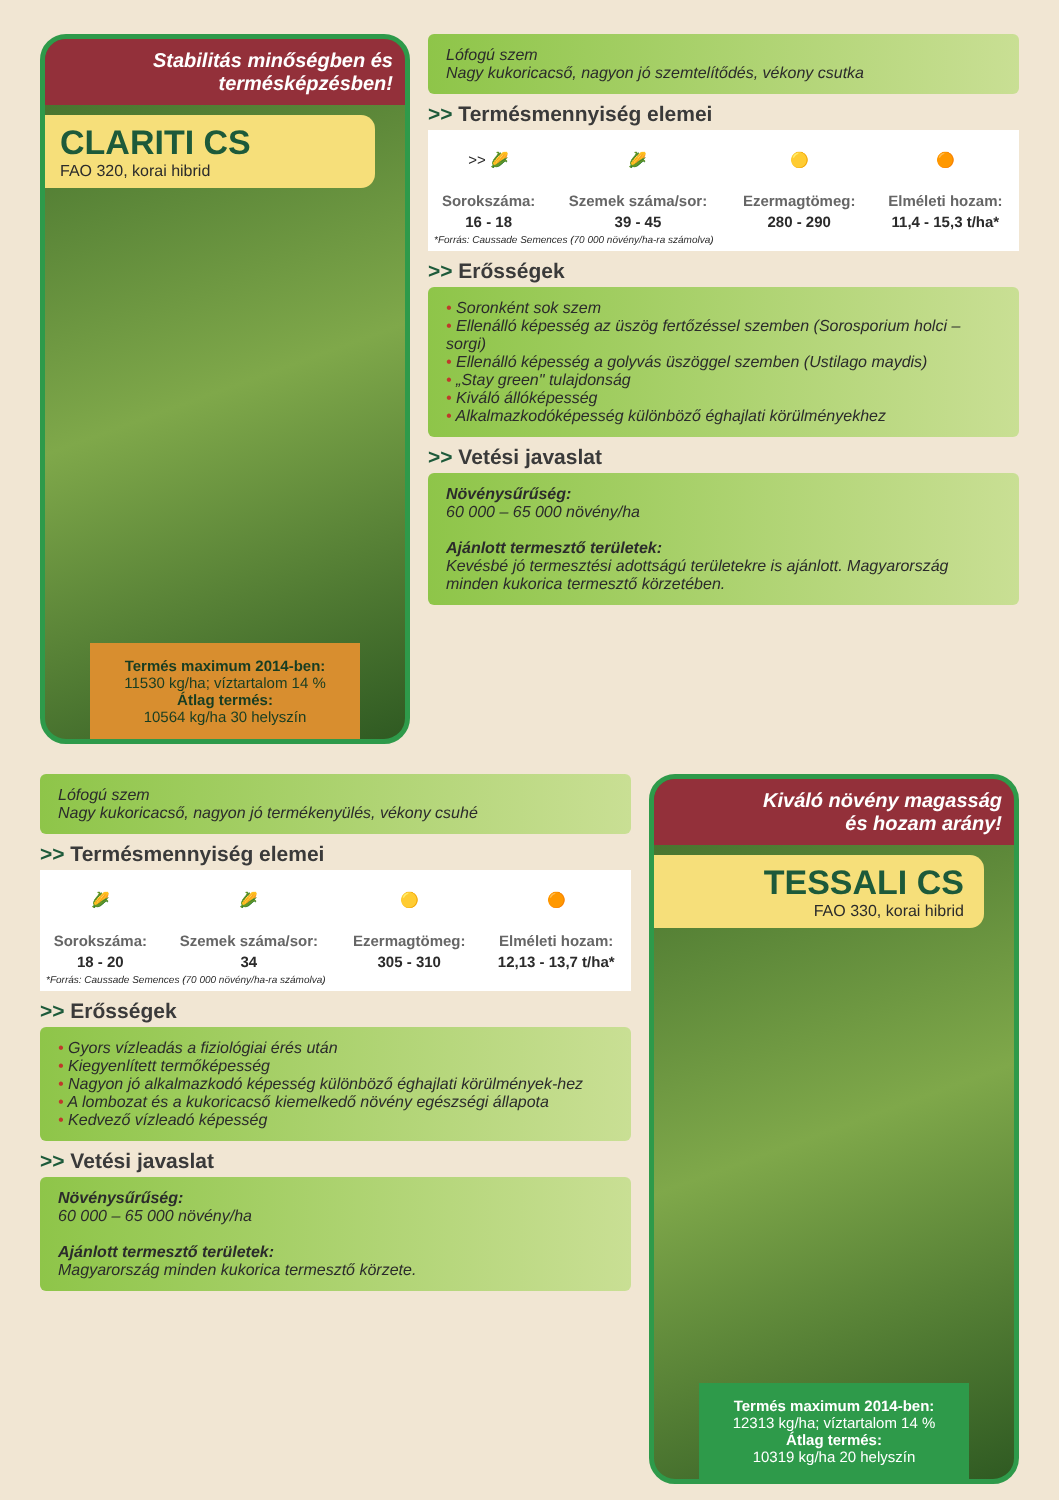Stabilitás minőségben és
termésképzésben!
CLARITI CS
FAO 320, korai hibrid
Termés maximum 2014-ben:
11530 kg/ha; víztartalom 14 %
Átlag termés:
10564 kg/ha 30 helyszín
Lófogú szem
Nagy kukoricacső, nagyon jó szemtelítődés, vékony csutka
>> Termésmennyiség elemei
| >> 🌽 | 🌽 | 🟡 | 🟠 |
| Sorokszáma: | Szemek száma/sor: | Ezermagtömeg: | Elméleti hozam: |
| 16 - 18 | 39 - 45 | 280 - 290 | 11,4 - 15,3 t/ha* |
*Forrás: Caussade Semences (70 000 növény/ha-ra számolva)
>> Erősségek
• Soronként sok szem
• Ellenálló képesség az üszög fertőzéssel szemben (Sorosporium holci – sorgi)
• Ellenálló képesség a golyvás üszöggel szemben (Ustilago maydis)
• „Stay green" tulajdonság
• Kiváló állóképesség
• Alkalmazkodóképesség különböző éghajlati körülményekhez
>> Vetési javaslat
Növénysűrűség:
60 000 – 65 000 növény/ha
Ajánlott termesztő területek:
Kevésbé jó termesztési adottságú területekre is ajánlott. Magyarország minden kukorica termesztő körzetében.
Lófogú szem
Nagy kukoricacső, nagyon jó termékenyülés, vékony csuhé
>> Termésmennyiség elemei
| 🌽 | 🌽 | 🟡 | 🟠 |
| Sorokszáma: | Szemek száma/sor: | Ezermagtömeg: | Elméleti hozam: |
| 18 - 20 | 34 | 305 - 310 | 12,13 - 13,7 t/ha* |
*Forrás: Caussade Semences (70 000 növény/ha-ra számolva)
>> Erősségek
• Gyors vízleadás a fiziológiai érés után
• Kiegyenlített termőképesség
• Nagyon jó alkalmazkodó képesség különböző éghajlati körülmények-hez
• A lombozat és a kukoricacső kiemelkedő növény egészségi állapota
• Kedvező vízleadó képesség
>> Vetési javaslat
Növénysűrűség:
60 000 – 65 000 növény/ha
Ajánlott termesztő területek:
Magyarország minden kukorica termesztő körzete.
Kiváló növény magasság
és hozam arány!
TESSALI CS
FAO 330, korai hibrid
Termés maximum 2014-ben:
12313 kg/ha; víztartalom 14 %
Átlag termés:
10319 kg/ha 20 helyszín